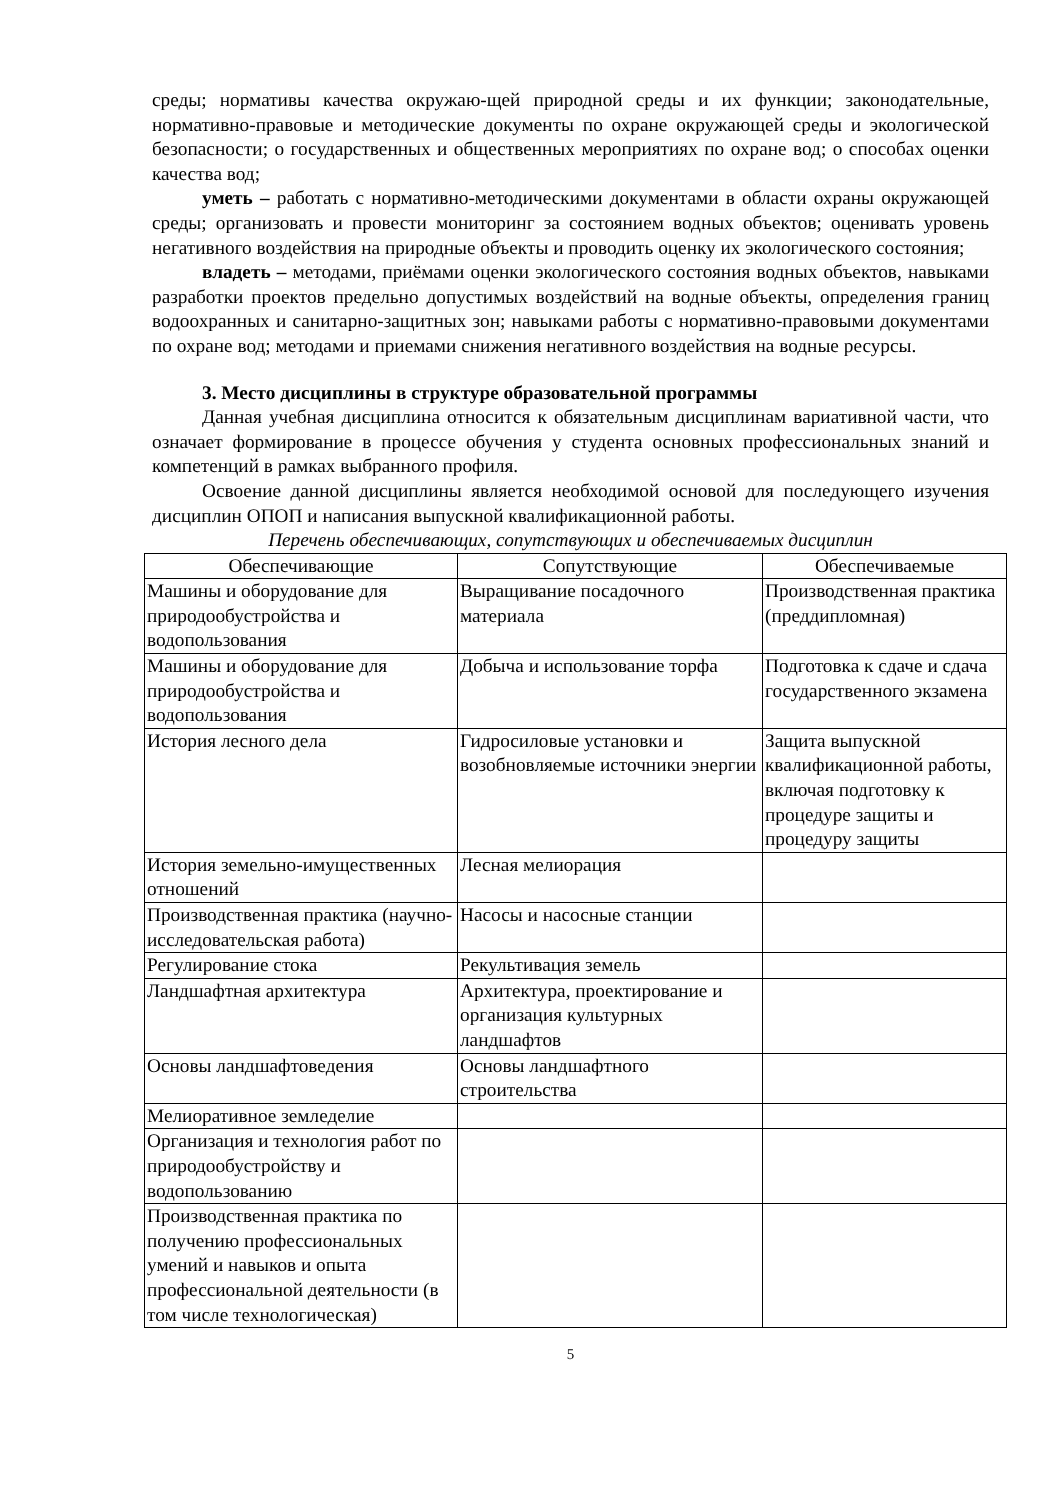среды; нормативы качества окружаю-щей природной среды и их функции; законодательные, нормативно-правовые и методические документы по охране окружающей среды и экологической безопасности; о государственных и общественных мероприятиях по охране вод; о способах оценки качества вод;
уметь – работать с нормативно-методическими документами в области охраны окружающей среды; организовать и провести мониторинг за состоянием водных объектов; оценивать уровень негативного воздействия на природные объекты и проводить оценку их экологического состояния;
владеть – методами, приёмами оценки экологического состояния водных объектов, навыками разработки проектов предельно допустимых воздействий на водные объекты, определения границ водоохранных и санитарно-защитных зон; навыками работы с нормативно-правовыми документами по охране вод; методами и приемами снижения негативного воздействия на водные ресурсы.
3. Место дисциплины в структуре образовательной программы
Данная учебная дисциплина относится к обязательным дисциплинам вариативной части, что означает формирование в процессе обучения у студента основных профессиональных знаний и компетенций в рамках выбранного профиля.
Освоение данной дисциплины является необходимой основой для последующего изучения дисциплин ОПОП и написания выпускной квалификационной работы.
Перечень обеспечивающих, сопутствующих и обеспечиваемых дисциплин
| Обеспечивающие | Сопутствующие | Обеспечиваемые |
| --- | --- | --- |
| Машины и оборудование для природообустройства и водопользования | Выращивание посадочного материала | Производственная практика (преддипломная) |
| Машины и оборудование для природообустройства и водопользования | Добыча и использование торфа | Подготовка к сдаче и сдача государственного экзамена |
| История лесного дела | Гидросиловые установки и возобновляемые источники энергии | Защита выпускной квалификационной работы, включая подготовку к процедуре защиты и процедуру защиты |
| История земельно-имущественных отношений | Лесная мелиорация | |
| Производственная практика (научно-исследовательская работа) | Насосы и насосные станции | |
| Регулирование стока | Рекультивация земель | |
| Ландшафтная архитектура | Архитектура, проектирование и организация культурных ландшафтов | |
| Основы ландшафтоведения | Основы ландшафтного строительства | |
| Мелиоративное земледелие | | |
| Организация и технология работ по природообустройству и водопользованию | | |
| Производственная практика по получению профессиональных умений и навыков и опыта профессиональной деятельности (в том числе технологическая) | | |
5